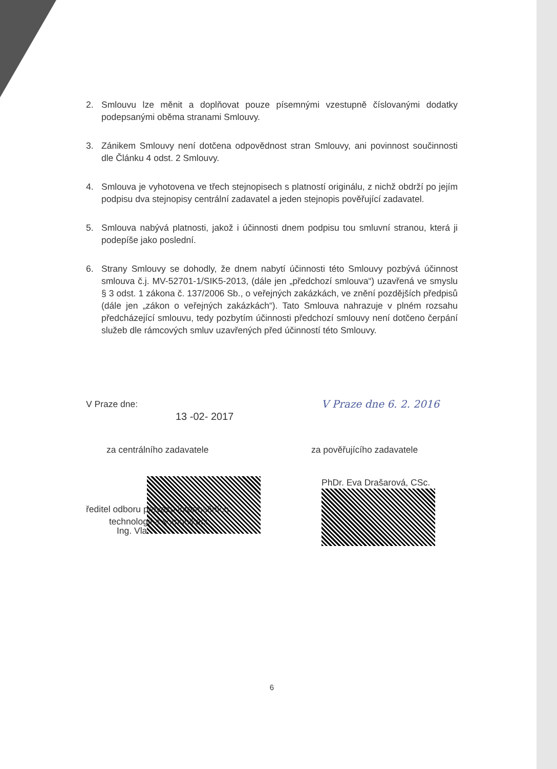2. Smlouvu lze měnit a doplňovat pouze písemnými vzestupně číslovanými dodatky podepsanými oběma stranami Smlouvy.
3. Zánikem Smlouvy není dotčena odpovědnost stran Smlouvy, ani povinnost součinnosti dle Článku 4 odst. 2 Smlouvy.
4. Smlouva je vyhotovena ve třech stejnopisech s platností originálu, z nichž obdrží po jejím podpisu dva stejnopisy centrální zadavatel a jeden stejnopis pověřující zadavatel.
5. Smlouva nabývá platnosti, jakož i účinnosti dnem podpisu tou smluvní stranou, která ji podepíše jako poslední.
6. Strany Smlouvy se dohodly, že dnem nabytí účinnosti této Smlouvy pozbývá účinnost smlouva č.j. MV-52701-1/SIK5-2013, (dále jen „předchozí smlouva“) uzavřená ve smyslu § 3 odst. 1 zákona č. 137/2006 Sb., o veřejných zakázkách, ve znění pozdějších předpisů (dále jen „zákon o veřejných zakázkách“). Tato Smlouva nahrazuje v plném rozsahu předcházející smlouvu, tedy pozbytím účinnosti předchozí smlouvy není dotčeno čerpání služeb dle rámcových smluv uzavřených před účinností této Smlouvy.
V Praze dne:
13 -02- 2017
V Praze dne 6. 2. 2016
za centrálního zadavatele za pověřujícího zadavatele
Ing. Vla PhDr. Eva Drašarová, CSc.
ředitel odboru provozu informačních
technologií a komunikací
6